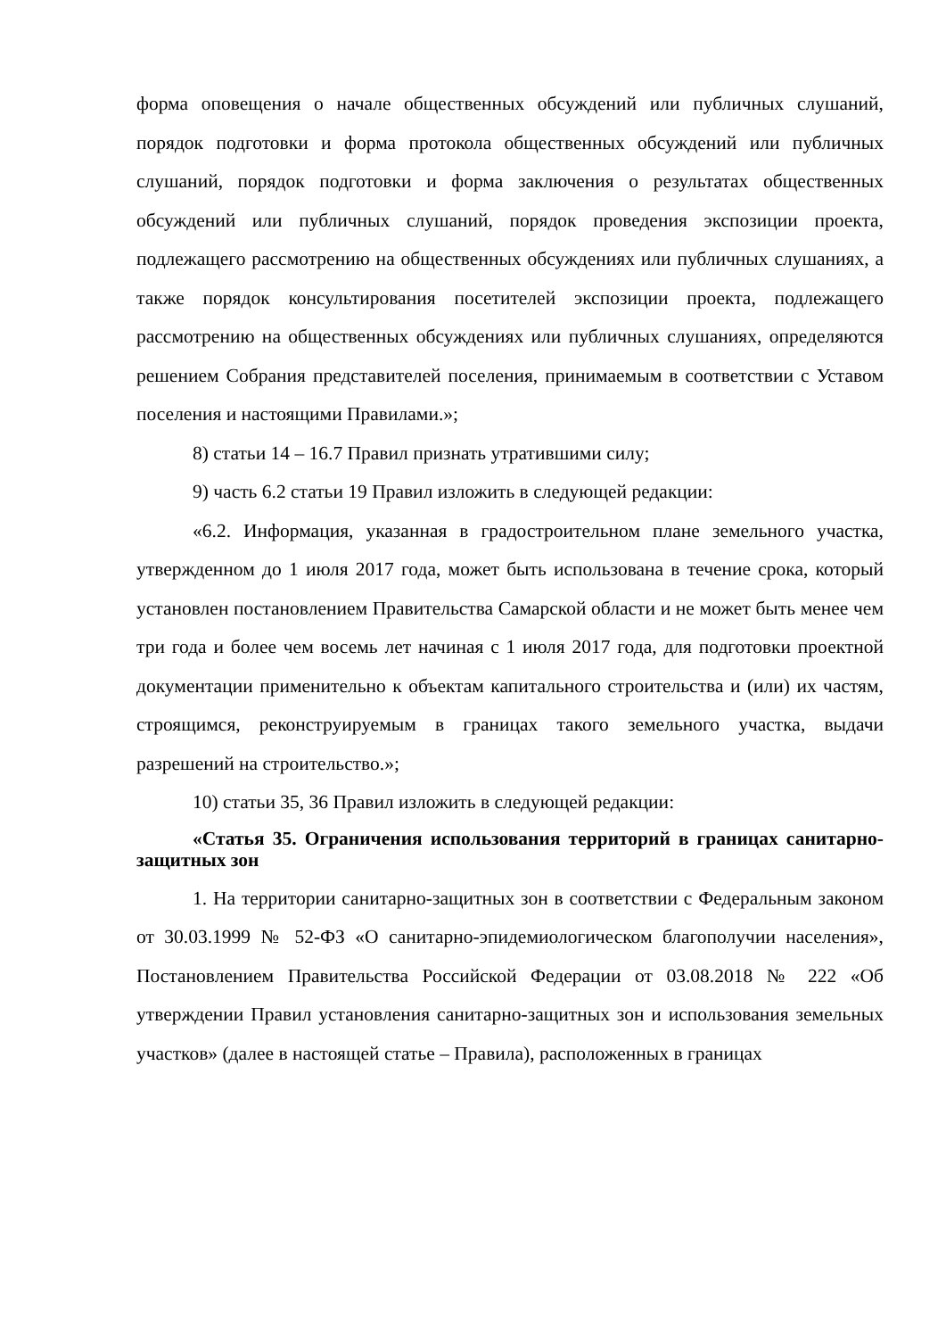форма оповещения о начале общественных обсуждений или публичных слушаний, порядок подготовки и форма протокола общественных обсуждений или публичных слушаний, порядок подготовки и форма заключения о результатах общественных обсуждений или публичных слушаний, порядок проведения экспозиции проекта, подлежащего рассмотрению на общественных обсуждениях или публичных слушаниях, а также порядок консультирования посетителей экспозиции проекта, подлежащего рассмотрению на общественных обсуждениях или публичных слушаниях, определяются решением Собрания представителей поселения, принимаемым в соответствии с Уставом поселения и настоящими Правилами.»;
8) статьи 14 – 16.7 Правил признать утратившими силу;
9) часть 6.2 статьи 19 Правил изложить в следующей редакции:
«6.2. Информация, указанная в градостроительном плане земельного участка, утвержденном до 1 июля 2017 года, может быть использована в течение срока, который установлен постановлением Правительства Самарской области и не может быть менее чем три года и более чем восемь лет начиная с 1 июля 2017 года, для подготовки проектной документации применительно к объектам капитального строительства и (или) их частям, строящимся, реконструируемым в границах такого земельного участка, выдачи разрешений на строительство.»;
10) статьи 35, 36 Правил изложить в следующей редакции:
«Статья 35. Ограничения использования территорий в границах санитарно-защитных зон
1. На территории санитарно-защитных зон в соответствии с Федеральным законом от 30.03.1999 № 52-ФЗ «О санитарно-эпидемиологическом благополучии населения», Постановлением Правительства Российской Федерации от 03.08.2018 № 222 «Об утверждении Правил установления санитарно-защитных зон и использования земельных участков» (далее в настоящей статье – Правила), расположенных в границах